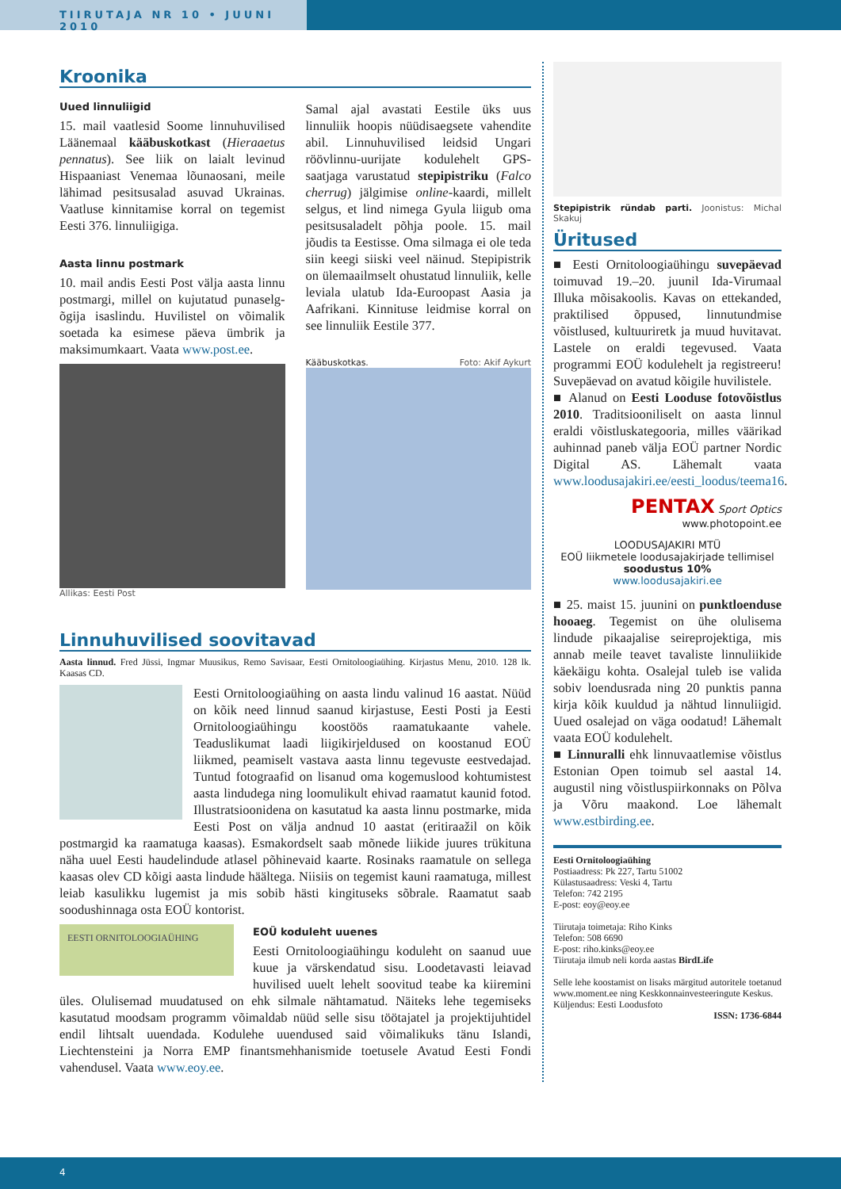TIIRUTAJA NR 10 • JUUNI 2010
Kroonika
Uued linnuliigid
15. mail vaatlesid Soome linnuhuvilised Läänemaal kääbuskotkast (Hieraaetus pennatus). See liik on laialt levinud Hispaaniast Venemaa lõunaosani, meile lähimad pesitsusalad asuvad Ukrainas. Vaatluse kinnitamise korral on tegemist Eesti 376. linnuliigiga.
Aasta linnu postmark
10. mail andis Eesti Post välja aasta linnu postmargi, millel on kujutatud punaselg-õgija isaslindu. Huvilistel on võimalik soetada ka esimese päeva ümbrik ja maksimumkaart. Vaata www.post.ee.
Allikas: Eesti Post
Samal ajal avastati Eestile üks uus linnuliik hoopis nüüdisaegsete vahendite abil. Linnuhuvilised leidsid Ungari röövlinnu-uurijate kodulehelt GPS-saatjaga varustatud stepipistriku (Falco cherrug) jälgimise online-kaardi, millelt selgus, et lind nimega Gyula liigub oma pesitsusaladelt põhja poole. 15. mail jõudis ta Eestisse. Oma silmaga ei ole teda siin keegi siiski veel näinud. Stepipistrik on ülemaailmselt ohustatud linnuliik, kelle leviala ulatub Ida-Euroopast Aasia ja Aafrikani. Kinnituse leidmise korral on see linnuliik Eestile 377.
Kääbuskotkas. Foto: Akif Aykurt
Linnuhuvilised soovitavad
Aasta linnud. Fred Jüssi, Ingmar Muusikus, Remo Savisaar, Eesti Ornitoloogiaühing. Kirjastus Menu, 2010. 128 lk. Kaasas CD.
Eesti Ornitoloogiaühing on aasta lindu valinud 16 aastat. Nüüd on kõik need linnud saanud kirjastuse, Eesti Posti ja Eesti Ornitoloogiaühingu koostöös raamatukaante vahele. Teaduslikumat laadi liigikirjeldused on koostanud EOÜ liikmed, peamiselt vastava aasta linnu tegevuste eestvedajad. Tuntud fotograafid on lisanud oma kogemuslood kohtumistest aasta lindudega ning loomulikult ehivad raamatut kaunid fotod. Illustratsioonidena on kasutatud ka aasta linnu postmarke, mida Eesti Post on välja andnud 10 aastat (eritiraažil on kõik postmargid ka raamatuga kaasas). Esmakordselt saab mõnede liikide juures trükituna näha uuel Eesti haudelindude atlasel põhinevaid kaarte. Rosinaks raamatule on sellega kaasas olev CD kõigi aasta lindude häältega. Niisiis on tegemist kauni raamatuga, millest leiab kasulikku lugemist ja mis sobib hästi kingituseks sõbrale. Raamatut saab soodushinnaga osta EOÜ kontorist.
EESTI ORNITOLOOGIAÜHING
EOÜ koduleht uuenes
Eesti Ornitoloogiaühingu koduleht on saanud uue kuue ja värskendatud sisu. Loodetavasti leiavad huvilised uuelt lehelt soovitud teabe ka kiiremini üles. Olulisemad muudatused on ehk silmale nähtamatud. Näiteks lehe tegemiseks kasutatud moodsam programm võimaldab nüüd selle sisu töötajatel ja projektijuhtidel endil lihtsalt uuendada. Kodulehe uuendused said võimalikuks tänu Islandi, Liechtensteini ja Norra EMP finantsmehhanismide toetusele Avatud Eesti Fondi vahendusel. Vaata www.eoy.ee.
Stepipistrik ründab parti. Joonistus: Michal Skakuj
Üritused
■ Eesti Ornitoloogiaühingu suvepäevad toimuvad 19.–20. juunil Ida-Virumaal Illuka mõisakoolis. Kavas on ettekanded, praktilised õppused, linnutundmise võistlused, kultuuriretk ja muud huvitavat. Lastele on eraldi tegevused. Vaata programmi EOÜ kodulehelt ja registreeru! Suvepäevad on avatud kõigile huvilistele.
■ Alanud on Eesti Looduse fotovõistlus 2010. Traditsiooniliselt on aasta linnul eraldi võistluskategooria, milles väärikad auhinnad paneb välja EOÜ partner Nordic Digital AS. Lähemalt vaata www.loodusajakiri.ee/eesti_loodus/teema16.
PENTAX Sport Optics
www.photopoint.ee
LOODUSAJAKIRI MTÜ
EOÜ liikmetele loodusajakirjade tellimisel soodustus 10%
www.loodusajakiri.ee
■ 25. maist 15. juunini on punktloenduse hooaeg. Tegemist on ühe olulisema lindude pikaajalise seireprojektiga, mis annab meile teavet tavaliste linnuliikide käekäigu kohta. Osalejal tuleb ise valida sobiv loendusrada ning 20 punktis panna kirja kõik kuuldud ja nähtud linnuliigid. Uued osalejad on väga oodatud! Lähemalt vaata EOÜ kodulehelt.
■ Linnuralli ehk linnuvaatlemise võistlus Estonian Open toimub sel aastal 14. augustil ning võistluspiirkonnaks on Põlva ja Võru maakond. Loe lähemalt www.estbirding.ee.
Eesti Ornitoloogiaühing
Postiaadress: Pk 227, Tartu 51002
Külastusaadress: Veski 4, Tartu
Telefon: 742 2195
E-post: eoy@eoy.ee
Tiirutaja toimetaja: Riho Kinks
Telefon: 508 6690
E-post: riho.kinks@eoy.ee
Tiirutaja ilmub neli korda aastas BirdLife
Selle lehe koostamist on lisaks märgitud autoritele toetanud www.moment.ee ning Keskkonnainvesteeringute Keskus.
Küljendus: Eesti Loodusfoto
ISSN: 1736-6844
4